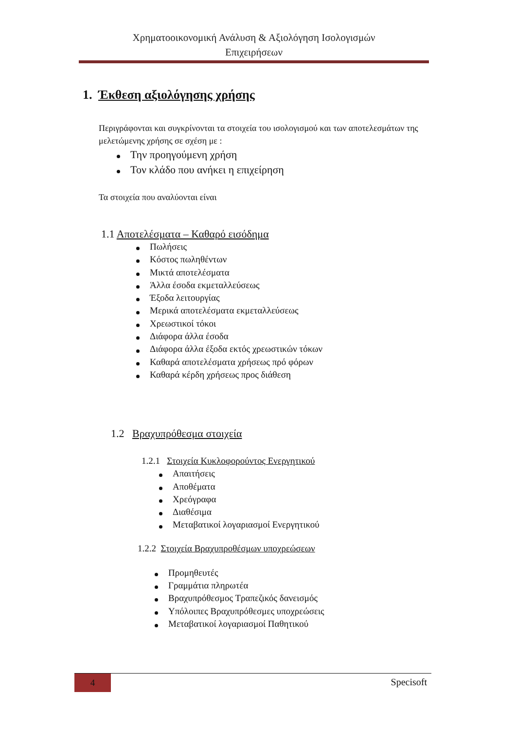Χρηματοοικονομική Ανάλυση & Αξιολόγηση Ισολογισμών
Επιχειρήσεων
1. Έκθεση αξιολόγησης χρήσης
Περιγράφονται και συγκρίνονται τα στοιχεία του ισολογισμού και των αποτελεσμάτων της μελετώμενης χρήσης σε σχέση με :
Την προηγούμενη χρήση
Τον κλάδο που ανήκει η επιχείρηση
Τα στοιχεία που αναλύονται είναι
1.1 Αποτελέσματα – Καθαρό εισόδημα
Πωλήσεις
Κόστος πωληθέντων
Μικτά αποτελέσματα
Άλλα έσοδα εκμεταλλεύσεως
Έξοδα λειτουργίας
Μερικά αποτελέσματα εκμεταλλεύσεως
Χρεωστικοί τόκοι
Διάφορα άλλα έσοδα
Διάφορα άλλα έξοδα εκτός χρεωστικών τόκων
Καθαρά αποτελέσματα χρήσεως πρό φόρων
Καθαρά κέρδη χρήσεως προς διάθεση
1.2 Βραχυπρόθεσμα στοιχεία
1.2.1 Στοιχεία Κυκλοφορούντος Ενεργητικού
Απαιτήσεις
Αποθέματα
Χρεόγραφα
Διαθέσιμα
Μεταβατικοί λογαριασμοί Ενεργητικού
1.2.2 Στοιχεία Βραχυπροθέσμων υποχρεώσεων
Προμηθευτές
Γραμμάτια πληρωτέα
Βραχυπρόθεσμος Τραπεζικός δανεισμός
Υπόλοιπες Βραχυπρόθεσμες υποχρεώσεις
Μεταβατικοί λογαριασμοί Παθητικού
4 Specisoft